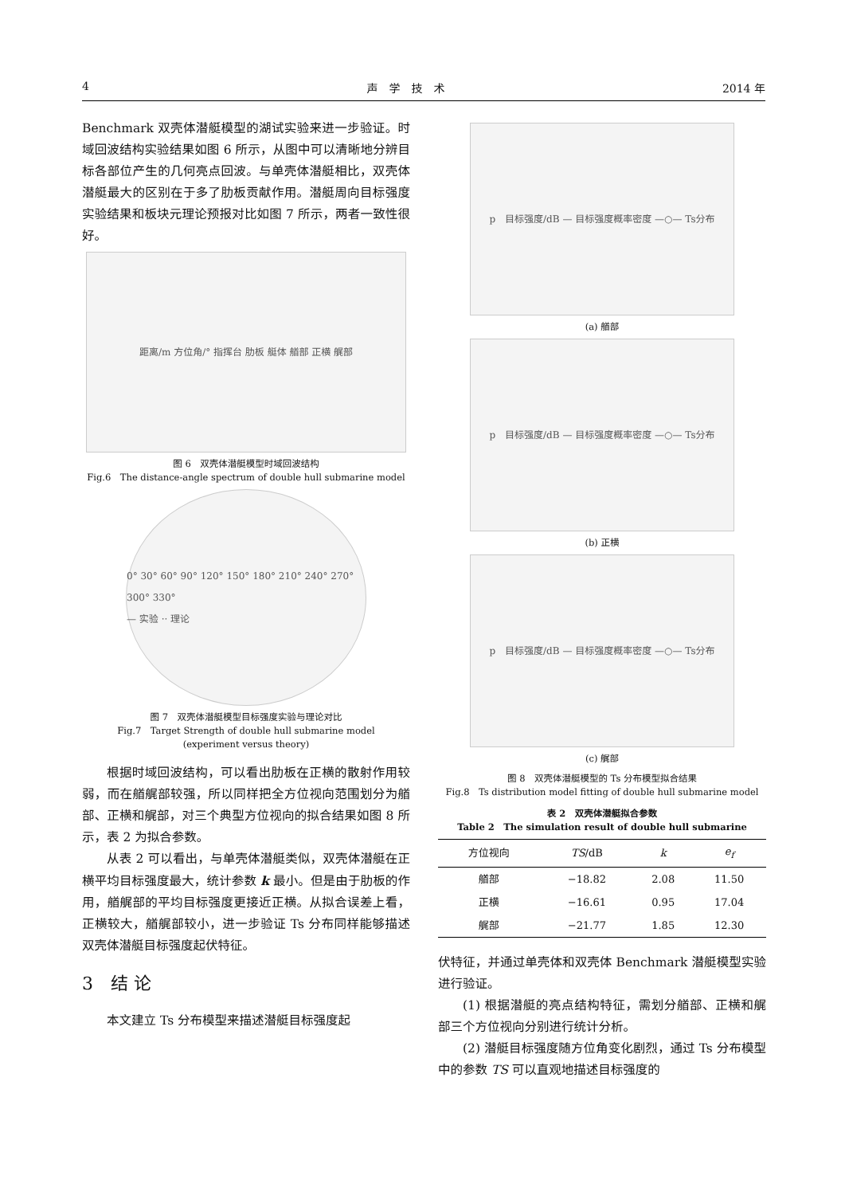4 声　学　技　术 2014 年
Benchmark 双壳体潜艇模型的湖试实验来进一步验证。时域回波结构实验结果如图 6 所示，从图中可以清晰地分辨目标各部位产生的几何亮点回波。与单壳体潜艇相比，双壳体潜艇最大的区别在于多了肋板贡献作用。潜艇周向目标强度实验结果和板块元理论预报对比如图 7 所示，两者一致性很好。
距离/m 方位角/° 指挥台 肋板 艇体 艏部 正横 艉部
图 6　双壳体潜艇模型时域回波结构
Fig.6　The distance-angle spectrum of double hull submarine model
0° 30° 60° 90° 120° 150° 180° 210° 240° 270° 300° 330°
— 实验 ·· 理论
图 7　双壳体潜艇模型目标强度实验与理论对比
Fig.7　Target Strength of double hull submarine model
(experiment versus theory)
根据时域回波结构，可以看出肋板在正横的散射作用较弱，而在艏艉部较强，所以同样把全方位视向范围划分为艏部、正横和艉部，对三个典型方位视向的拟合结果如图 8 所示，表 2 为拟合参数。
从表 2 可以看出，与单壳体潜艇类似，双壳体潜艇在正横平均目标强度最大，统计参数 k 最小。但是由于肋板的作用，艏艉部的平均目标强度更接近正横。从拟合误差上看，正横较大，艏艉部较小，进一步验证 Ts 分布同样能够描述双壳体潜艇目标强度起伏特征。
3　结 论
本文建立 Ts 分布模型来描述潜艇目标强度起
p　目标强度/dB — 目标强度概率密度 —○— Ts分布
(a) 艏部
p　目标强度/dB — 目标强度概率密度 —○— Ts分布
(b) 正横
p　目标强度/dB — 目标强度概率密度 —○— Ts分布
(c) 艉部
图 8　双壳体潜艇模型的 Ts 分布模型拟合结果
Fig.8　Ts distribution model fitting of double hull submarine model
表 2　双壳体潜艇拟合参数
Table 2　The simulation result of double hull submarine
| 方位视向 | TS /dB | k | e<sub>f</sub> |
| --- | --- | --- | --- |
| 艏部 | −18.82 | 2.08 | 11.50 |
| 正横 | −16.61 | 0.95 | 17.04 |
| 艉部 | −21.77 | 1.85 | 12.30 |
伏特征，并通过单壳体和双壳体 Benchmark 潜艇模型实验进行验证。
(1) 根据潜艇的亮点结构特征，需划分艏部、正横和艉部三个方位视向分别进行统计分析。
(2) 潜艇目标强度随方位角变化剧烈，通过 Ts 分布模型中的参数 TS 可以直观地描述目标强度的